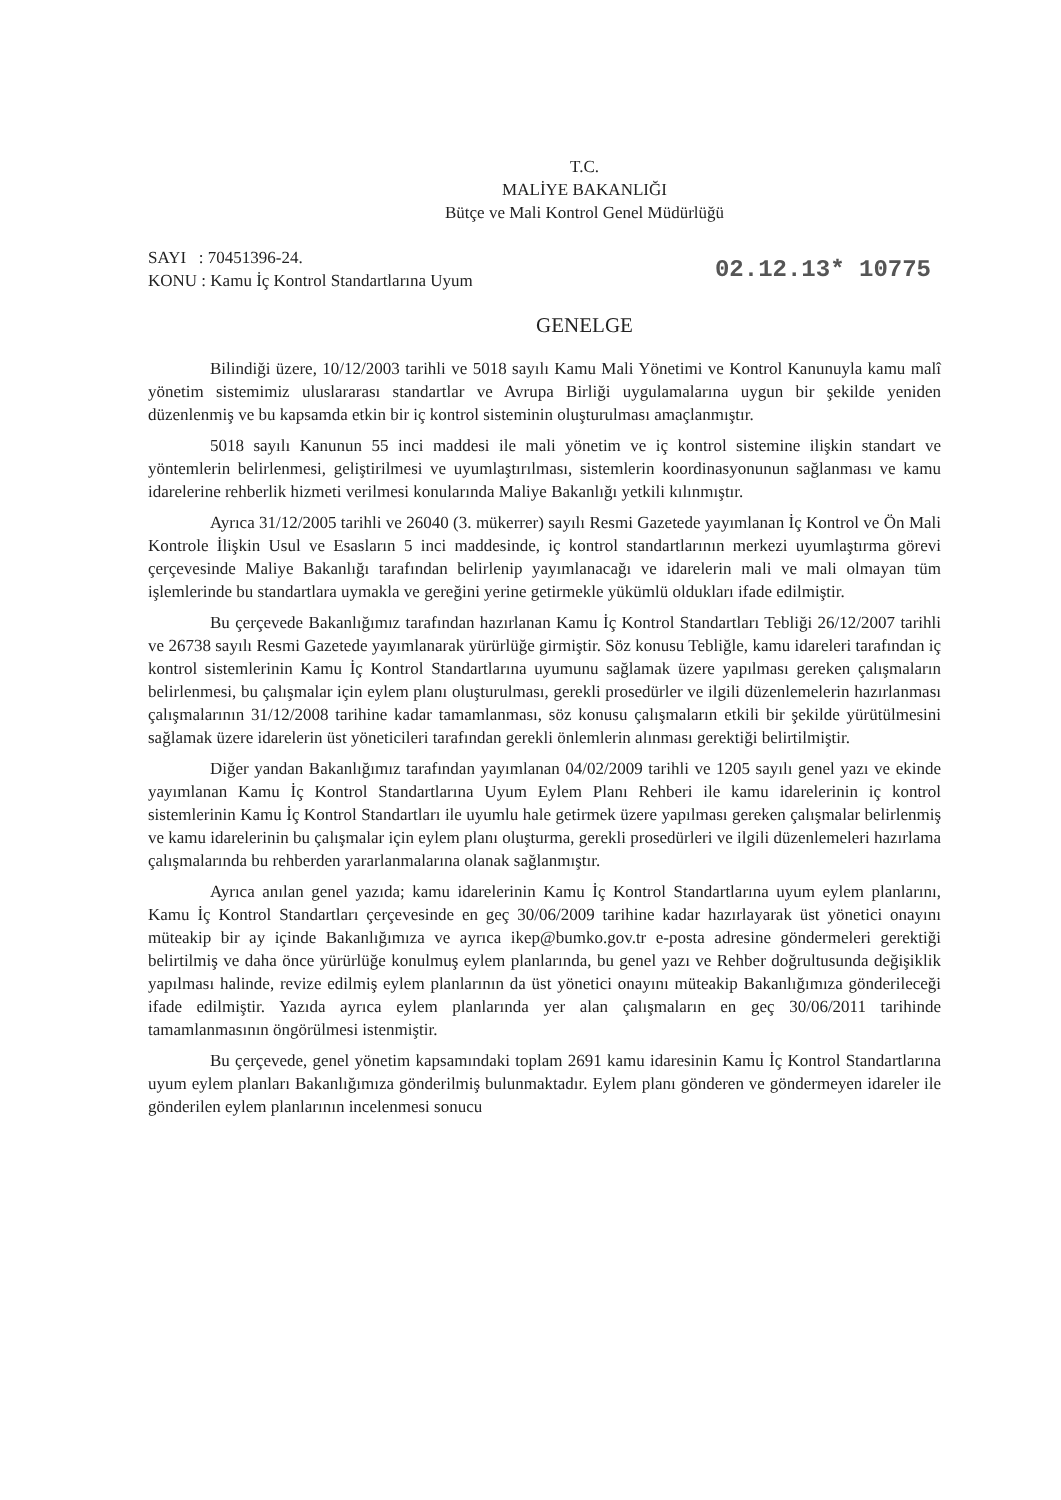T.C.
MALİYE BAKANLIĞI
Bütçe ve Mali Kontrol Genel Müdürlüğü
SAYI : 70451396-24.
KONU : Kamu İç Kontrol Standartlarına Uyum
02.12.13* 10775
GENELGE
Bilindiği üzere, 10/12/2003 tarihli ve 5018 sayılı Kamu Mali Yönetimi ve Kontrol Kanunuyla kamu malî yönetim sistemimiz uluslararası standartlar ve Avrupa Birliği uygulamalarına uygun bir şekilde yeniden düzenlenmiş ve bu kapsamda etkin bir iç kontrol sisteminin oluşturulması amaçlanmıştır.
5018 sayılı Kanunun 55 inci maddesi ile mali yönetim ve iç kontrol sistemine ilişkin standart ve yöntemlerin belirlenmesi, geliştirilmesi ve uyumlaştırılması, sistemlerin koordinasyonunun sağlanması ve kamu idarelerine rehberlik hizmeti verilmesi konularında Maliye Bakanlığı yetkili kılınmıştır.
Ayrıca 31/12/2005 tarihli ve 26040 (3. mükerrer) sayılı Resmi Gazetede yayımlanan İç Kontrol ve Ön Mali Kontrole İlişkin Usul ve Esasların 5 inci maddesinde, iç kontrol standartlarının merkezi uyumlaştırma görevi çerçevesinde Maliye Bakanlığı tarafından belirlenip yayımlanacağı ve idarelerin mali ve mali olmayan tüm işlemlerinde bu standartlara uymakla ve gereğini yerine getirmekle yükümlü oldukları ifade edilmiştir.
Bu çerçevede Bakanlığımız tarafından hazırlanan Kamu İç Kontrol Standartları Tebliği 26/12/2007 tarihli ve 26738 sayılı Resmi Gazetede yayımlanarak yürürlüğe girmiştir. Söz konusu Tebliğle, kamu idareleri tarafından iç kontrol sistemlerinin Kamu İç Kontrol Standartlarına uyumunu sağlamak üzere yapılması gereken çalışmaların belirlenmesi, bu çalışmalar için eylem planı oluşturulması, gerekli prosedürler ve ilgili düzenlemelerin hazırlanması çalışmalarının 31/12/2008 tarihine kadar tamamlanması, söz konusu çalışmaların etkili bir şekilde yürütülmesini sağlamak üzere idarelerin üst yöneticileri tarafından gerekli önlemlerin alınması gerektiği belirtilmiştir.
Diğer yandan Bakanlığımız tarafından yayımlanan 04/02/2009 tarihli ve 1205 sayılı genel yazı ve ekinde yayımlanan Kamu İç Kontrol Standartlarına Uyum Eylem Planı Rehberi ile kamu idarelerinin iç kontrol sistemlerinin Kamu İç Kontrol Standartları ile uyumlu hale getirmek üzere yapılması gereken çalışmalar belirlenmiş ve kamu idarelerinin bu çalışmalar için eylem planı oluşturma, gerekli prosedürleri ve ilgili düzenlemeleri hazırlama çalışmalarında bu rehberden yararlanmalarına olanak sağlanmıştır.
Ayrıca anılan genel yazıda; kamu idarelerinin Kamu İç Kontrol Standartlarına uyum eylem planlarını, Kamu İç Kontrol Standartları çerçevesinde en geç 30/06/2009 tarihine kadar hazırlayarak üst yönetici onayını müteakip bir ay içinde Bakanlığımıza ve ayrıca ikep@bumko.gov.tr e-posta adresine göndermeleri gerektiği belirtilmiş ve daha önce yürürlüğe konulmuş eylem planlarında, bu genel yazı ve Rehber doğrultusunda değişiklik yapılması halinde, revize edilmiş eylem planlarının da üst yönetici onayını müteakip Bakanlığımıza gönderileceği ifade edilmiştir. Yazıda ayrıca eylem planlarında yer alan çalışmaların en geç 30/06/2011 tarihinde tamamlanmasının öngörülmesi istenmiştir.
Bu çerçevede, genel yönetim kapsamındaki toplam 2691 kamu idaresinin Kamu İç Kontrol Standartlarına uyum eylem planları Bakanlığımıza gönderilmiş bulunmaktadır. Eylem planı gönderen ve göndermeyen idareler ile gönderilen eylem planlarının incelenmesi sonucu